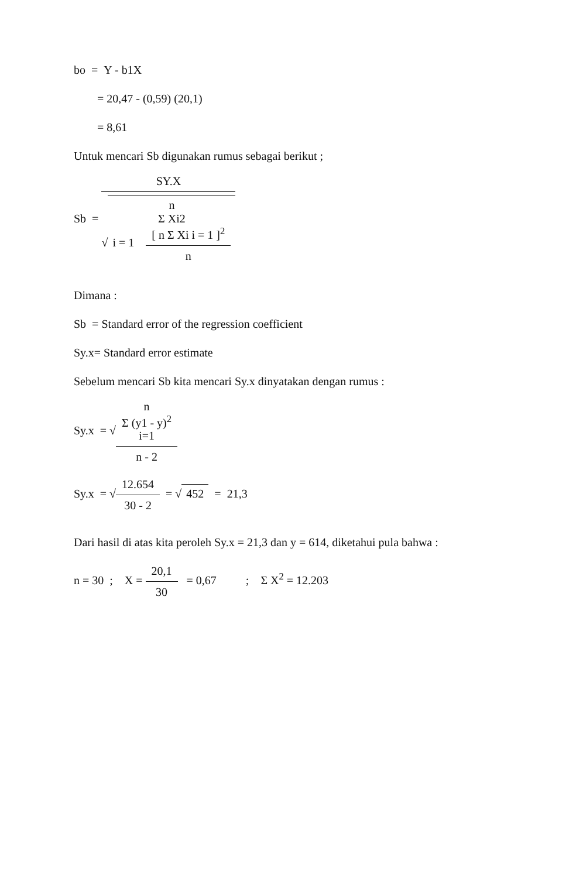bo = Y - b1X
= 20,47 - (0,59) (20,1)
= 8,61
Untuk mencari Sb digunakan rumus sebagai berikut ;
Sb =
SY.X
√ n
Σ Xi2
i = 1 [ n Σ Xi i = 1 ]<sup>2</sup> n
Dimana :
Sb = Standard error of the regression coefficient
Sy.x= Standard error estimate
Sebelum mencari Sb kita mencari Sy.x dinyatakan dengan rumus :
Sy.x = √
n
Σ (y1 - y)<sup>2</sup>
i=1
n - 2
Sy.x = √
12.654
30 - 2
= √ 452 = 21,3
Dari hasil di atas kita peroleh Sy.x = 21,3 dan y = 614, diketahui pula bahwa :
n = 30 ; X =
20,1
30
= 0,67 ; Σ X<sup>2</sup> = 12.203